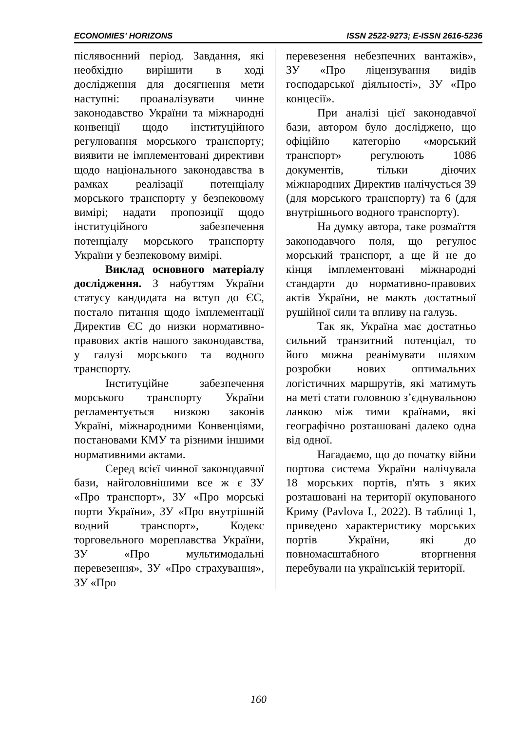ECONOMIES' HORIZONS ISSN 2522-9273; E-ISSN 2616-5236
післявоєнний період. Завдання, які необхідно вирішити в ході дослідження для досягнення мети наступні: проаналізувати чинне законодавство України та міжнародні конвенції щодо інституційного регулювання морського транспорту; виявити не імплементовані директиви щодо національного законодавства в рамках реалізації потенціалу морського транспорту у безпековому вимірі; надати пропозиції щодо інституційного забезпечення потенціалу морського транспорту України у безпековому вимірі.
Виклад основного матеріалу дослідження. З набуттям України статусу кандидата на вступ до ЄС, постало питання щодо імплементації Директив ЄС до низки нормативно-правових актів нашого законодавства, у галузі морського та водного транспорту.
Інституційне забезпечення морського транспорту України регламентується низкою законів Україні, міжнародними Конвенціями, постановами КМУ та різними іншими нормативними актами.
Серед всієї чинної законодавчої бази, найголовнішими все ж є ЗУ «Про транспорт», ЗУ «Про морські порти України», ЗУ «Про внутрішній водний транспорт», Кодекс торговельного мореплавства України, ЗУ «Про мультимодальні перевезення», ЗУ «Про страхування», ЗУ «Про
перевезення небезпечних вантажів», ЗУ «Про ліцензування видів господарської діяльності», ЗУ «Про концесії».
При аналізі цієї законодавчої бази, автором було досліджено, що офіційно категорію «морський транспорт» регулюють 1086 документів, тільки діючих міжнародних Директив налічується 39 (для морського транспорту) та 6 (для внутрішнього водного транспорту).
На думку автора, таке розмаїття законодавчого поля, що регулює морський транспорт, а ще й не до кінця імплементовані міжнародні стандарти до нормативно-правових актів України, не мають достатньої рушійної сили та впливу на галузь.
Так як, Україна має достатньо сильний транзитний потенціал, то його можна реанімувати шляхом розробки нових оптимальних логістичних маршрутів, які матимуть на меті стати головною з’єднувальною ланкою між тими країнами, які географічно розташовані далеко одна від одної.
Нагадаємо, що до початку війни портова система України налічувала 18 морських портів, п'ять з яких розташовані на території окупованого Криму (Pavlova I., 2022). В таблиці 1, приведено характеристику морських портів України, які до повномасштабного вторгнення перебували на українській території.
160